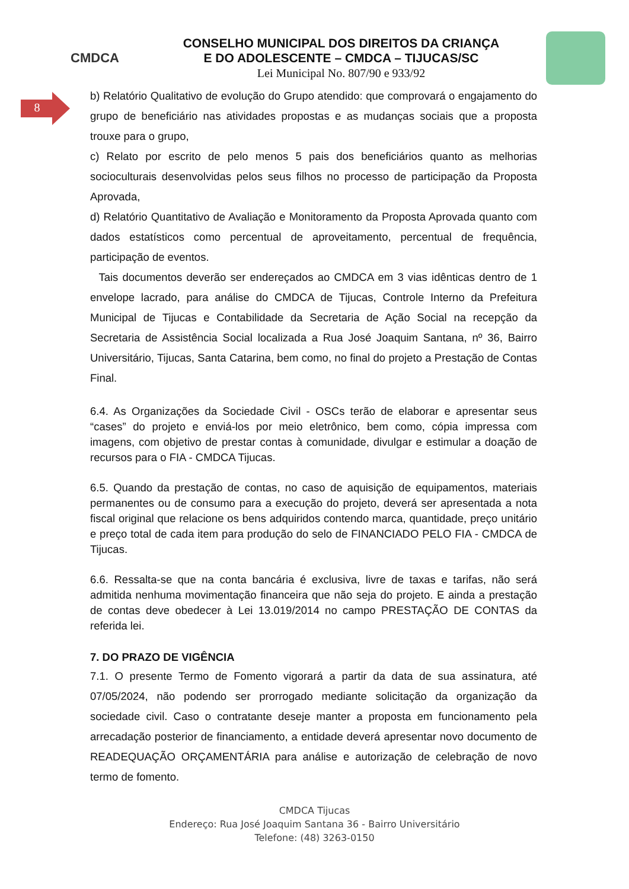CMDCA
CONSELHO MUNICIPAL DOS DIREITOS DA CRIANÇA
E DO ADOLESCENTE – CMDCA – TIJUCAS/SC
Lei Municipal No. 807/90 e 933/92
8
b) Relatório Qualitativo de evolução do Grupo atendido: que comprovará o engajamento do grupo de beneficiário nas atividades propostas e as mudanças sociais que a proposta trouxe para o grupo,
c) Relato por escrito de pelo menos 5 pais dos beneficiários quanto as melhorias socioculturais desenvolvidas pelos seus filhos no processo de participação da Proposta Aprovada,
d) Relatório Quantitativo de Avaliação e Monitoramento da Proposta Aprovada quanto com dados estatísticos como percentual de aproveitamento, percentual de frequência, participação de eventos.
Tais documentos deverão ser endereçados ao CMDCA em 3 vias idênticas dentro de 1 envelope lacrado, para análise do CMDCA de Tijucas, Controle Interno da Prefeitura Municipal de Tijucas e Contabilidade da Secretaria de Ação Social na recepção da Secretaria de Assistência Social localizada a Rua José Joaquim Santana, nº 36, Bairro Universitário, Tijucas, Santa Catarina, bem como, no final do projeto a Prestação de Contas Final.
6.4. As Organizações da Sociedade Civil - OSCs terão de elaborar e apresentar seus “cases” do projeto e enviá-los por meio eletrônico, bem como, cópia impressa com imagens, com objetivo de prestar contas à comunidade, divulgar e estimular a doação de recursos para o FIA - CMDCA Tijucas.
6.5. Quando da prestação de contas, no caso de aquisição de equipamentos, materiais permanentes ou de consumo para a execução do projeto, deverá ser apresentada a nota fiscal original que relacione os bens adquiridos contendo marca, quantidade, preço unitário e preço total de cada item para produção do selo de FINANCIADO PELO FIA - CMDCA de Tijucas.
6.6. Ressalta-se que na conta bancária é exclusiva, livre de taxas e tarifas, não será admitida nenhuma movimentação financeira que não seja do projeto. E ainda a prestação de contas deve obedecer à Lei 13.019/2014 no campo PRESTAÇÃO DE CONTAS da referida lei.
7. DO PRAZO DE VIGÊNCIA
7.1. O presente Termo de Fomento vigorará a partir da data de sua assinatura, até 07/05/2024, não podendo ser prorrogado mediante solicitação da organização da sociedade civil. Caso o contratante deseje manter a proposta em funcionamento pela arrecadação posterior de financiamento, a entidade deverá apresentar novo documento de READEQUAÇÃO ORÇAMENTÁRIA para análise e autorização de celebração de novo termo de fomento.
CMDCA Tijucas
Endereço: Rua José Joaquim Santana 36 - Bairro Universitário
Telefone: (48) 3263-0150